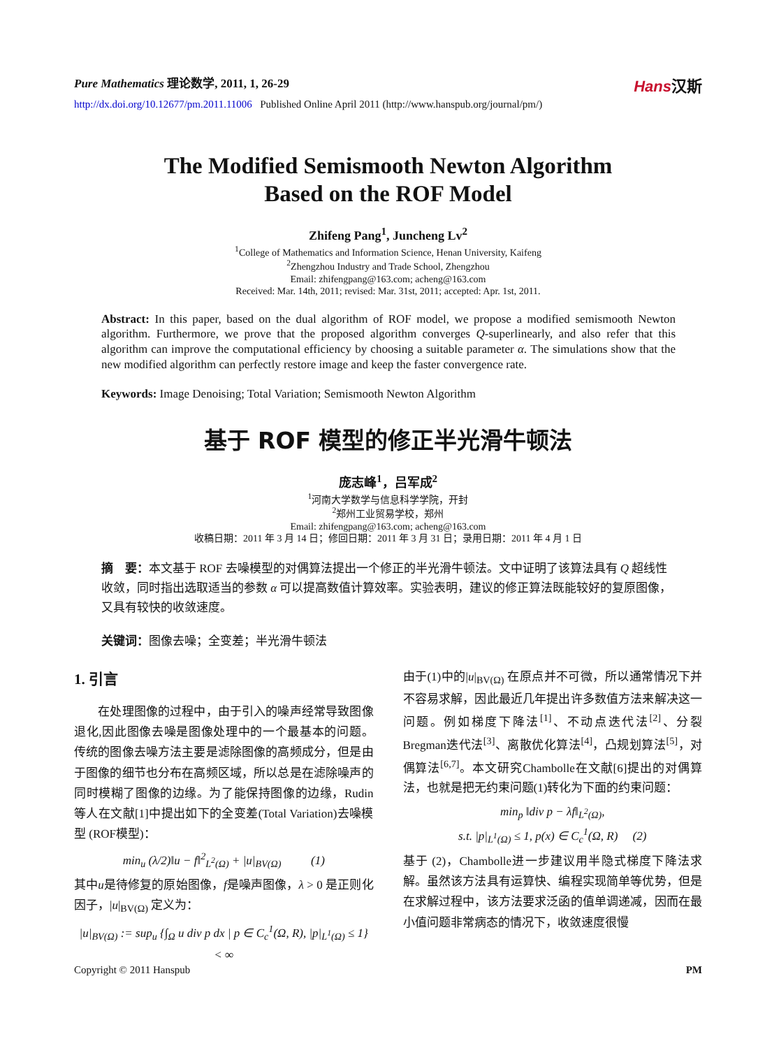Pure Mathematics 理论数学, 2011, 1, 26-29
Hans汉斯
http://dx.doi.org/10.12677/pm.2011.11006 Published Online April 2011 (http://www.hanspub.org/journal/pm/)
The Modified Semismooth Newton Algorithm
Based on the ROF Model
Zhifeng Pang<sup>1</sup>, Juncheng Lv<sup>2</sup>
<sup>1</sup> College of Mathematics and Information Science, Henan University, Kaifeng
<sup>2</sup> Zhengzhou Industry and Trade School, Zhengzhou
Email: zhifengpang@163.com; acheng@163.com
Received: Mar. 14th, 2011; revised: Mar. 31st, 2011; accepted: Apr. 1st, 2011.
Abstract: In this paper, based on the dual algorithm of ROF model, we propose a modified semismooth Newton algorithm. Furthermore, we prove that the proposed algorithm converges Q-superlinearly, and also refer that this algorithm can improve the computational efficiency by choosing a suitable parameter α. The simulations show that the new modified algorithm can perfectly restore image and keep the faster convergence rate.
Keywords: Image Denoising; Total Variation; Semismooth Newton Algorithm
基于 ROF 模型的修正半光滑牛顿法
庞志峰<sup>1</sup>，吕军成<sup>2</sup>
<sup>1</sup> 河南大学数学与信息科学学院，开封
<sup>2</sup> 郑州工业贸易学校，郑州
Email: zhifengpang@163.com; acheng@163.com
收稿日期：2011 年 3 月 14 日；修回日期：2011 年 3 月 31 日；录用日期：2011 年 4 月 1 日
摘　要：本文基于 ROF 去噪模型的对偶算法提出一个修正的半光滑牛顿法。文中证明了该算法具有 Q 超线性收敛，同时指出选取适当的参数 α 可以提高数值计算效率。实验表明，建议的修正算法既能较好的复原图像，又具有较快的收敛速度。
关键词：图像去噪；全变差；半光滑牛顿法
1. 引言
　　在处理图像的过程中，由于引入的噪声经常导致图像退化,因此图像去噪是图像处理中的一个最基本的问题。传统的图像去噪方法主要是滤除图像的高频成分，但是由于图像的细节也分布在高频区域，所以总是在滤除噪声的同时模糊了图像的边缘。为了能保持图像的边缘，Rudin等人在文献[1]中提出如下的全变差(Total Variation)去噪模型 (ROF模型)：
min<sub>u</sub> (λ/2)‖u − f‖<sup>2</sup><sub>L<sup>2</sup>(Ω)</sub> + |u|<sub>BV(Ω)</sub> (1)
其中u是待修复的原始图像，f是噪声图像，λ > 0 是正则化因子，|u|<sub>BV(Ω)</sub> 定义为：
|u|<sub>BV(Ω)</sub> := sup<sub>u</sub> {∫<sub>Ω</sub> u div p dx | p ∈ C<sub>c</sub><sup>1</sup>(Ω, R), |p|<sub>L<sup>1</sup>(Ω)</sub> ≤ 1} < ∞
由于(1)中的|u|<sub>BV(Ω)</sub> 在原点并不可微，所以通常情况下并不容易求解，因此最近几年提出许多数值方法来解决这一问题。例如梯度下降法<sup>[1]</sup>、不动点迭代法<sup>[2]</sup>、分裂Bregman迭代法<sup>[3]</sup>、离散优化算法<sup>[4]</sup>，凸规划算法<sup>[5]</sup>，对偶算法<sup>[6,7]</sup>。本文研究Chambolle在文献[6]提出的对偶算法，也就是把无约束问题(1)转化为下面的约束问题：
min<sub>p</sub> ‖div p − λf‖<sub>L<sup>2</sup>(Ω)</sub>,
s.t. |p|<sub>L<sup>1</sup>(Ω)</sub> ≤ 1, p(x) ∈ C<sub>c</sub><sup>1</sup>(Ω, R) (2)
基于 (2)，Chambolle进一步建议用半隐式梯度下降法求解。虽然该方法具有运算快、编程实现简单等优势，但是在求解过程中，该方法要求泛函的值单调递减，因而在最小值问题非常病态的情况下，收敛速度很慢
Copyright © 2011 Hanspub PM